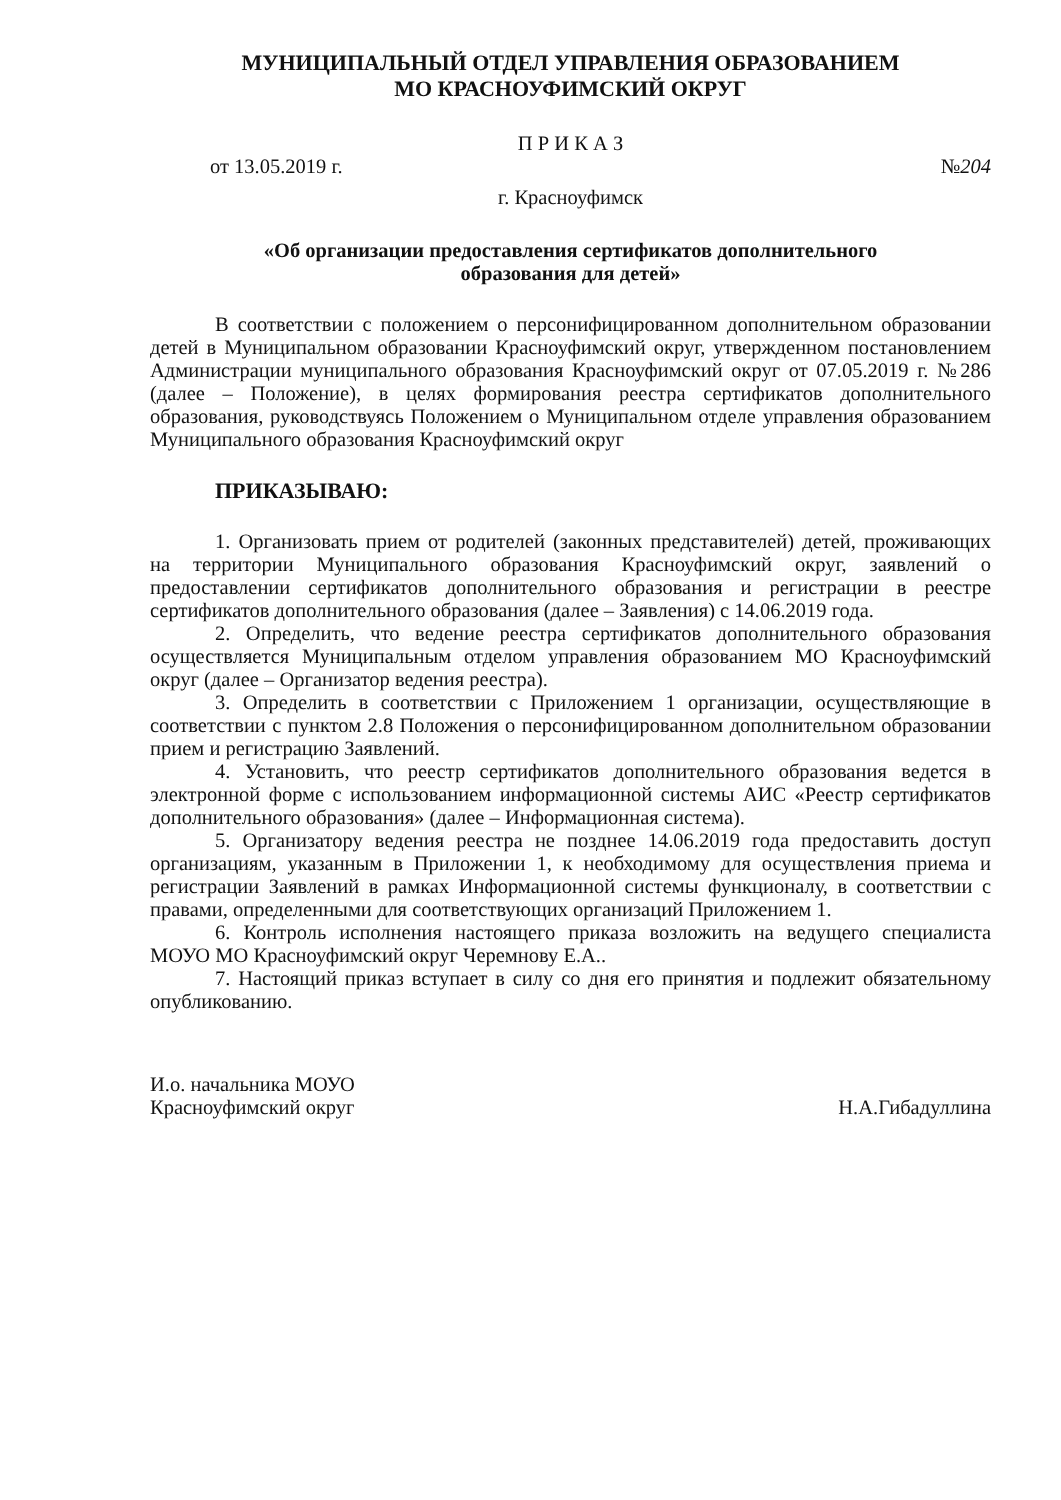МУНИЦИПАЛЬНЫЙ ОТДЕЛ УПРАВЛЕНИЯ ОБРАЗОВАНИЕМ
МО КРАСНОУФИМСКИЙ ОКРУГ
П Р И К А З
от 13.05.2019 г. №204
г. Красноуфимск
«Об организации предоставления сертификатов дополнительного
образования для детей»
В соответствии с положением о персонифицированном дополнительном образовании детей в Муниципальном образовании Красноуфимский округ, утвержденном постановлением Администрации муниципального образования Красноуфимский округ от 07.05.2019 г. №286 (далее – Положение), в целях формирования реестра сертификатов дополнительного образования, руководствуясь Положением о Муниципальном отделе управления образованием Муниципального образования Красноуфимский округ
ПРИКАЗЫВАЮ:
1. Организовать прием от родителей (законных представителей) детей, проживающих на территории Муниципального образования Красноуфимский округ, заявлений о предоставлении сертификатов дополнительного образования и регистрации в реестре сертификатов дополнительного образования (далее – Заявления) с 14.06.2019 года.
2. Определить, что ведение реестра сертификатов дополнительного образования осуществляется Муниципальным отделом управления образованием МО Красноуфимский округ (далее – Организатор ведения реестра).
3. Определить в соответствии с Приложением 1 организации, осуществляющие в соответствии с пунктом 2.8 Положения о персонифицированном дополнительном образовании прием и регистрацию Заявлений.
4. Установить, что реестр сертификатов дополнительного образования ведется в электронной форме с использованием информационной системы АИС «Реестр сертификатов дополнительного образования» (далее – Информационная система).
5. Организатору ведения реестра не позднее 14.06.2019 года предоставить доступ организациям, указанным в Приложении 1, к необходимому для осуществления приема и регистрации Заявлений в рамках Информационной системы функционалу, в соответствии с правами, определенными для соответствующих организаций Приложением 1.
6. Контроль исполнения настоящего приказа возложить на ведущего специалиста МОУО МО Красноуфимский округ Черемнову Е.А..
7. Настоящий приказ вступает в силу со дня его принятия и подлежит обязательному опубликованию.
И.о. начальника МОУО
Красноуфимский округ
Н.А.Гибадуллина